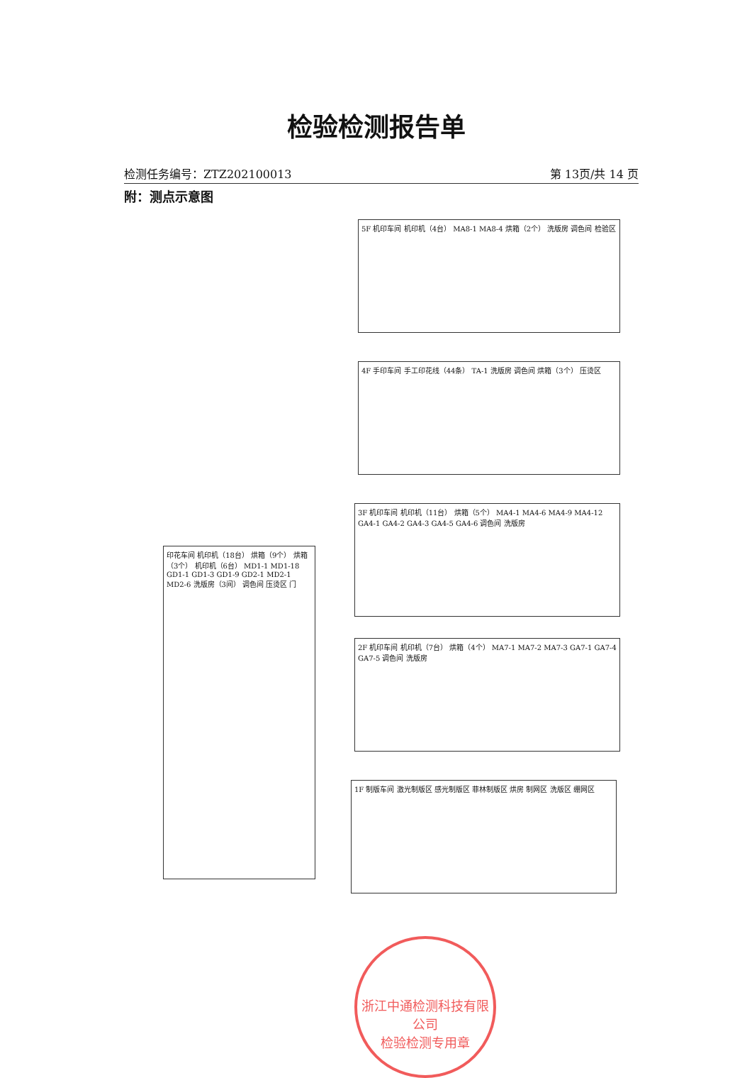检验检测报告单
检测任务编号：ZTZ202100013 第 13页/共 14 页
附：测点示意图
5F 机印车间 机印机（4台） MA8-1 MA8-4 烘箱（2个） 洗版房 调色间 检验区
4F 手印车间 手工印花线（44条） TA-1 洗版房 调色间 烘箱（3个） 压烫区
3F 机印车间 机印机（11台） 烘箱（5个） MA4-1 MA4-6 MA4-9 MA4-12 GA4-1 GA4-2 GA4-3 GA4-5 GA4-6 调色间 洗版房
2F 机印车间 机印机（7台） 烘箱（4个） MA7-1 MA7-2 MA7-3 GA7-1 GA7-4 GA7-5 调色间 洗版房
1F 制版车间 激光制版区 感光制版区 菲林制版区 烘房 制网区 洗版区 绷网区
印花车间 机印机（18台） 烘箱（9个） 烘箱（3个） 机印机（6台） MD1-1 MD1-18 GD1-1 GD1-3 GD1-9 GD2-1 MD2-1 MD2-6 洗版房（3间） 调色间 压烫区 门
浙江中通检测科技有限公司
检验检测专用章